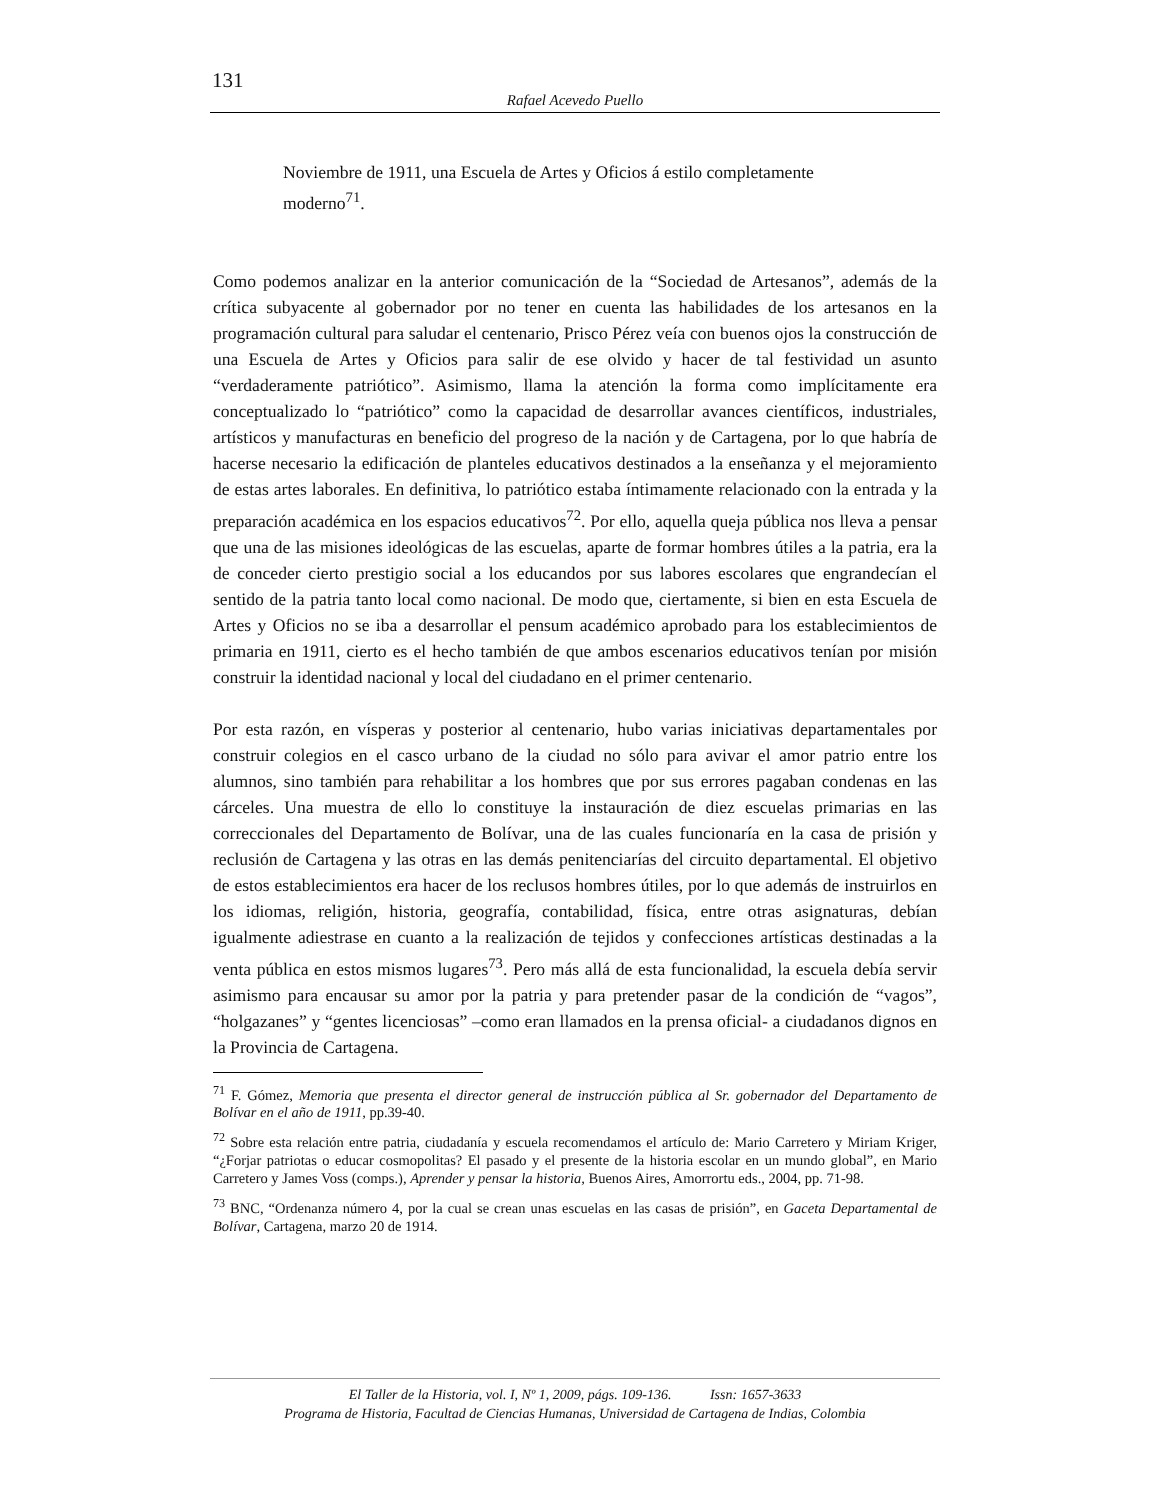131
Rafael Acevedo Puello
Noviembre de 1911, una Escuela de Artes y Oficios á estilo completamente moderno<sup>71</sup>.
Como podemos analizar en la anterior comunicación de la “Sociedad de Artesanos”, además de la crítica subyacente al gobernador por no tener en cuenta las habilidades de los artesanos en la programación cultural para saludar el centenario, Prisco Pérez veía con buenos ojos la construcción de una Escuela de Artes y Oficios para salir de ese olvido y hacer de tal festividad un asunto “verdaderamente patriótico”. Asimismo, llama la atención la forma como implícitamente era conceptualizado lo “patriótico” como la capacidad de desarrollar avances científicos, industriales, artísticos y manufacturas en beneficio del progreso de la nación y de Cartagena, por lo que habría de hacerse necesario la edificación de planteles educativos destinados a la enseñanza y el mejoramiento de estas artes laborales. En definitiva, lo patriótico estaba íntimamente relacionado con la entrada y la preparación académica en los espacios educativos<sup>72</sup>. Por ello, aquella queja pública nos lleva a pensar que una de las misiones ideológicas de las escuelas, aparte de formar hombres útiles a la patria, era la de conceder cierto prestigio social a los educandos por sus labores escolares que engrandecían el sentido de la patria tanto local como nacional. De modo que, ciertamente, si bien en esta Escuela de Artes y Oficios no se iba a desarrollar el pensum académico aprobado para los establecimientos de primaria en 1911, cierto es el hecho también de que ambos escenarios educativos tenían por misión construir la identidad nacional y local del ciudadano en el primer centenario.
Por esta razón, en vísperas y posterior al centenario, hubo varias iniciativas departamentales por construir colegios en el casco urbano de la ciudad no sólo para avivar el amor patrio entre los alumnos, sino también para rehabilitar a los hombres que por sus errores pagaban condenas en las cárceles. Una muestra de ello lo constituye la instauración de diez escuelas primarias en las correccionales del Departamento de Bolívar, una de las cuales funcionaría en la casa de prisión y reclusión de Cartagena y las otras en las demás penitenciarías del circuito departamental. El objetivo de estos establecimientos era hacer de los reclusos hombres útiles, por lo que además de instruirlos en los idiomas, religión, historia, geografía, contabilidad, física, entre otras asignaturas, debían igualmente adiestrase en cuanto a la realización de tejidos y confecciones artísticas destinadas a la venta pública en estos mismos lugares<sup>73</sup>. Pero más allá de esta funcionalidad, la escuela debía servir asimismo para encausar su amor por la patria y para pretender pasar de la condición de “vagos”, “holgazanes” y “gentes licenciosas” –como eran llamados en la prensa oficial- a ciudadanos dignos en la Provincia de Cartagena.
<sup>71</sup> F. Gómez, Memoria que presenta el director general de instrucción pública al Sr. gobernador del Departamento de Bolívar en el año de 1911, pp.39-40.
<sup>72</sup> Sobre esta relación entre patria, ciudadanía y escuela recomendamos el artículo de: Mario Carretero y Miriam Kriger, “¿Forjar patriotas o educar cosmopolitas? El pasado y el presente de la historia escolar en un mundo global”, en Mario Carretero y James Voss (comps.), Aprender y pensar la historia, Buenos Aires, Amorrortu eds., 2004, pp. 71-98.
<sup>73</sup> BNC, “Ordenanza número 4, por la cual se crean unas escuelas en las casas de prisión”, en Gaceta Departamental de Bolívar, Cartagena, marzo 20 de 1914.
El Taller de la Historia, vol. I, Nº 1, 2009, págs. 109-136. Issn: 1657-3633
Programa de Historia, Facultad de Ciencias Humanas, Universidad de Cartagena de Indias, Colombia